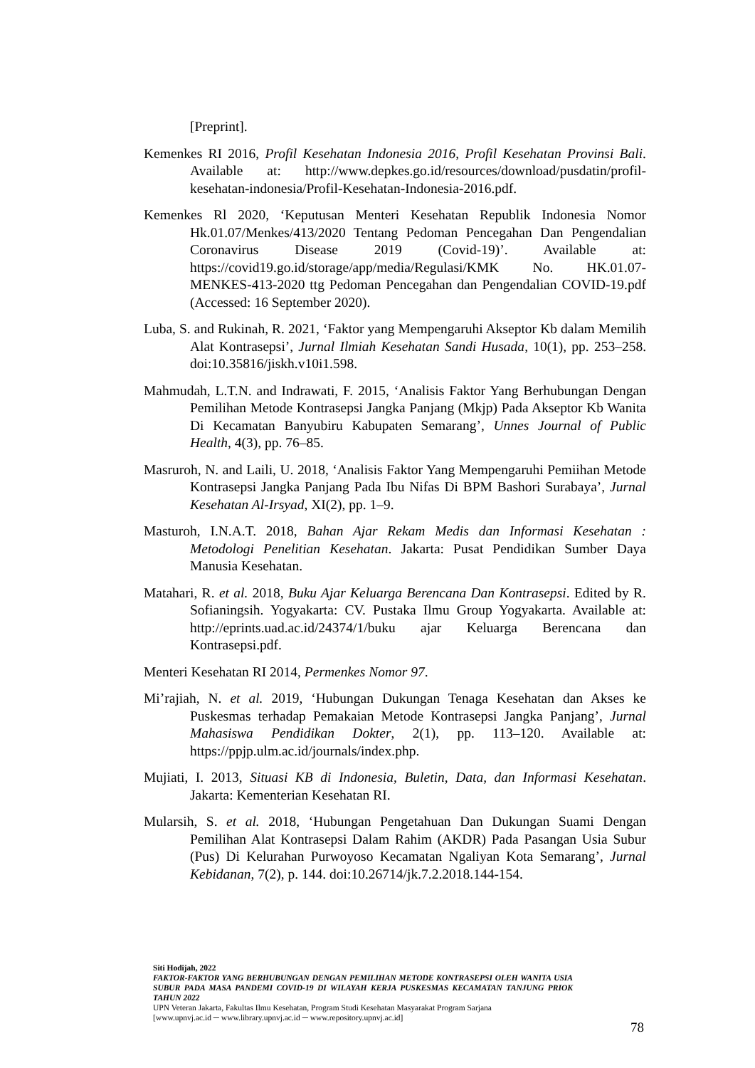[Preprint].
Kemenkes RI 2016, Profil Kesehatan Indonesia 2016, Profil Kesehatan Provinsi Bali. Available at: http://www.depkes.go.id/resources/download/pusdatin/profil-kesehatan-indonesia/Profil-Kesehatan-Indonesia-2016.pdf.
Kemenkes Rl 2020, ‘Keputusan Menteri Kesehatan Republik Indonesia Nomor Hk.01.07/Menkes/413/2020 Tentang Pedoman Pencegahan Dan Pengendalian Coronavirus Disease 2019 (Covid-19)’. Available at: https://covid19.go.id/storage/app/media/Regulasi/KMK No. HK.01.07-MENKES-413-2020 ttg Pedoman Pencegahan dan Pengendalian COVID-19.pdf (Accessed: 16 September 2020).
Luba, S. and Rukinah, R. 2021, ‘Faktor yang Mempengaruhi Akseptor Kb dalam Memilih Alat Kontrasepsi’, Jurnal Ilmiah Kesehatan Sandi Husada, 10(1), pp. 253–258. doi:10.35816/jiskh.v10i1.598.
Mahmudah, L.T.N. and Indrawati, F. 2015, ‘Analisis Faktor Yang Berhubungan Dengan Pemilihan Metode Kontrasepsi Jangka Panjang (Mkjp) Pada Akseptor Kb Wanita Di Kecamatan Banyubiru Kabupaten Semarang’, Unnes Journal of Public Health, 4(3), pp. 76–85.
Masruroh, N. and Laili, U. 2018, ‘Analisis Faktor Yang Mempengaruhi Pemiihan Metode Kontrasepsi Jangka Panjang Pada Ibu Nifas Di BPM Bashori Surabaya’, Jurnal Kesehatan Al-Irsyad, XI(2), pp. 1–9.
Masturoh, I.N.A.T. 2018, Bahan Ajar Rekam Medis dan Informasi Kesehatan : Metodologi Penelitian Kesehatan. Jakarta: Pusat Pendidikan Sumber Daya Manusia Kesehatan.
Matahari, R. et al. 2018, Buku Ajar Keluarga Berencana Dan Kontrasepsi. Edited by R. Sofianingsih. Yogyakarta: CV. Pustaka Ilmu Group Yogyakarta. Available at: http://eprints.uad.ac.id/24374/1/buku ajar Keluarga Berencana dan Kontrasepsi.pdf.
Menteri Kesehatan RI 2014, Permenkes Nomor 97.
Mi’rajiah, N. et al. 2019, ‘Hubungan Dukungan Tenaga Kesehatan dan Akses ke Puskesmas terhadap Pemakaian Metode Kontrasepsi Jangka Panjang’, Jurnal Mahasiswa Pendidikan Dokter, 2(1), pp. 113–120. Available at: https://ppjp.ulm.ac.id/journals/index.php.
Mujiati, I. 2013, Situasi KB di Indonesia, Buletin, Data, dan Informasi Kesehatan. Jakarta: Kementerian Kesehatan RI.
Mularsih, S. et al. 2018, ‘Hubungan Pengetahuan Dan Dukungan Suami Dengan Pemilihan Alat Kontrasepsi Dalam Rahim (AKDR) Pada Pasangan Usia Subur (Pus) Di Kelurahan Purwoyoso Kecamatan Ngaliyan Kota Semarang’, Jurnal Kebidanan, 7(2), p. 144. doi:10.26714/jk.7.2.2018.144-154.
Siti Hodijah, 2022
FAKTOR-FAKTOR YANG BERHUBUNGAN DENGAN PEMILIHAN METODE KONTRASEPSI OLEH WANITA USIA SUBUR PADA MASA PANDEMI COVID-19 DI WILAYAH KERJA PUSKESMAS KECAMATAN TANJUNG PRIOK TAHUN 2022
UPN Veteran Jakarta, Fakultas Ilmu Kesehatan, Program Studi Kesehatan Masyarakat Program Sarjana
[www.upnvj.ac.id ─ www.library.upnvj.ac.id ─ www.repository.upnvj.ac.id]
78